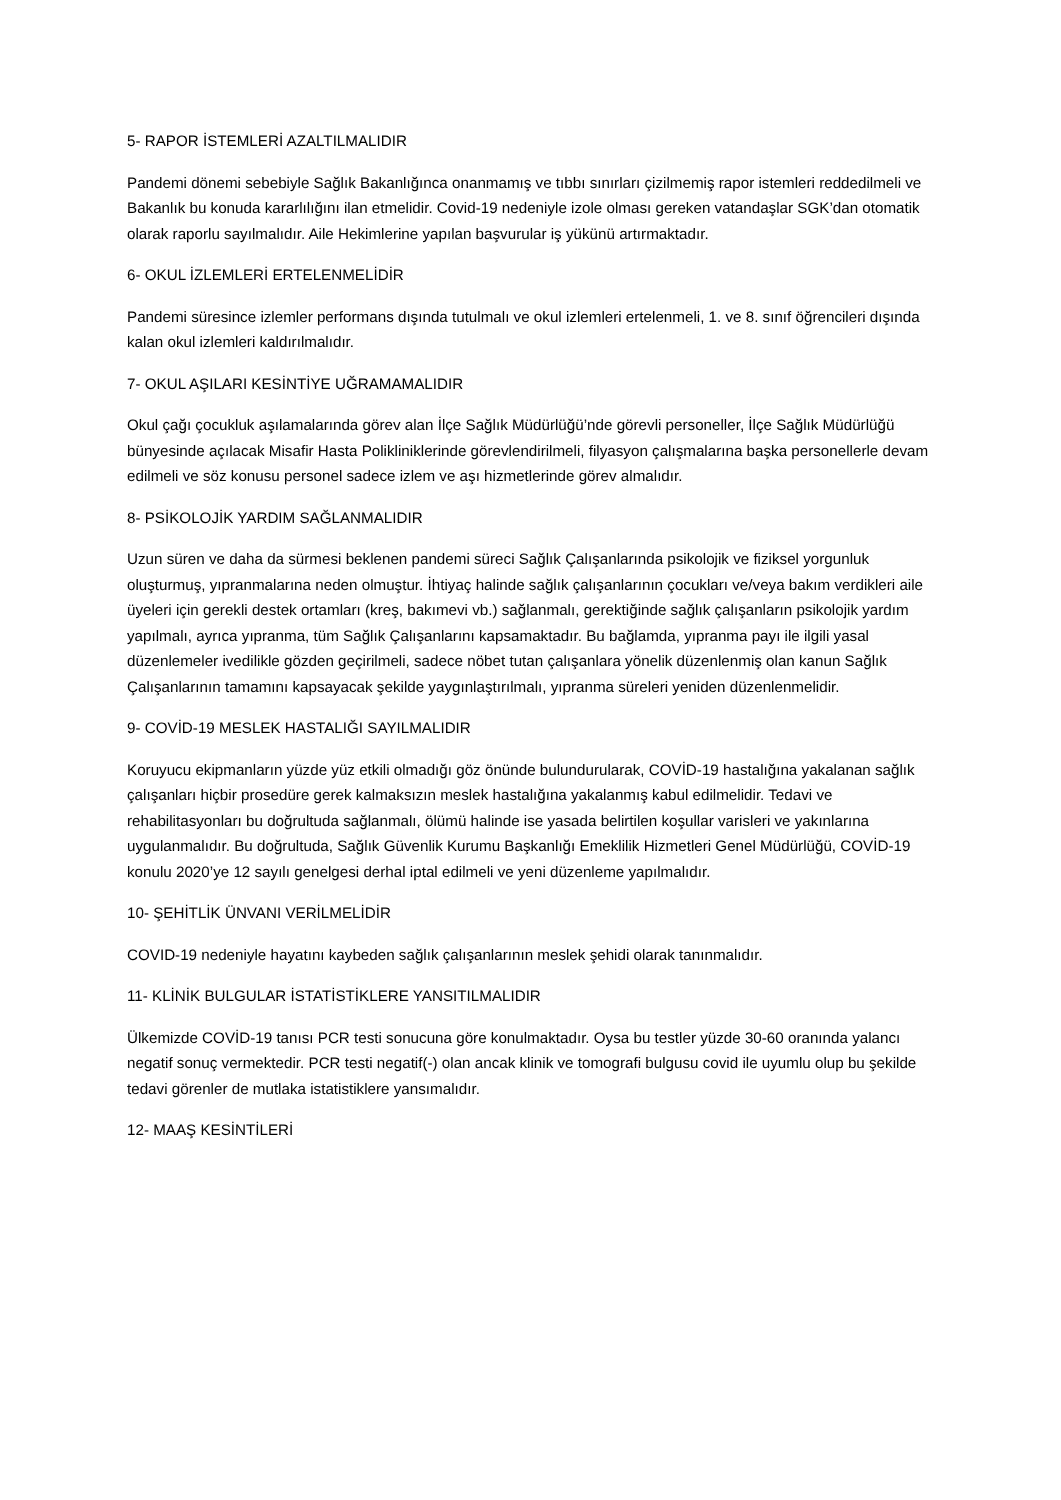5- RAPOR İSTEMLERİ AZALTILMALIDIR
Pandemi dönemi sebebiyle Sağlık Bakanlığınca onanmamış ve tıbbı sınırları çizilmemiş rapor istemleri reddedilmeli ve Bakanlık bu konuda kararlılığını ilan etmelidir. Covid-19 nedeniyle izole olması gereken vatandaşlar SGK’dan otomatik olarak raporlu sayılmalıdır. Aile Hekimlerine yapılan başvurular iş yükünü artırmaktadır.
6- OKUL İZLEMLERİ ERTELENMELİDİR
Pandemi süresince izlemler performans dışında tutulmalı ve okul izlemleri ertelenmeli, 1. ve 8. sınıf öğrencileri dışında kalan okul izlemleri kaldırılmalıdır.
7- OKUL AŞILARI KESİNTİYE UĞRAMAMALIDIR
Okul çağı çocukluk aşılamalarında görev alan İlçe Sağlık Müdürlüğü’nde görevli personeller, İlçe Sağlık Müdürlüğü bünyesinde açılacak Misafir Hasta Polikliniklerinde görevlendirilmeli, filyasyon çalışmalarına başka personellerle devam edilmeli ve söz konusu personel sadece izlem ve aşı hizmetlerinde görev almalıdır.
8- PSİKOLOJİK YARDIM SAĞLANMALIDIR
Uzun süren ve daha da sürmesi beklenen pandemi süreci Sağlık Çalışanlarında psikolojik ve fiziksel yorgunluk oluşturmuş, yıpranmalarına neden olmuştur. İhtiyaç halinde sağlık çalışanlarının çocukları ve/veya bakım verdikleri aile üyeleri için gerekli destek ortamları (kreş, bakımevi vb.) sağlanmalı, gerektiğinde sağlık çalışanların psikolojik yardım yapılmalı, ayrıca yıpranma, tüm Sağlık Çalışanlarını kapsamaktadır. Bu bağlamda, yıpranma payı ile ilgili yasal düzenlemeler ivedilikle gözden geçirilmeli, sadece nöbet tutan çalışanlara yönelik düzenlenmiş olan kanun Sağlık Çalışanlarının tamamını kapsayacak şekilde yaygınlaştırılmalı, yıpranma süreleri yeniden düzenlenmelidir.
9- COVİD-19 MESLEK HASTALIĞI SAYILMALIDIR
Koruyucu ekipmanların yüzde yüz etkili olmadığı göz önünde bulundurularak, COVİD-19 hastalığına yakalanan sağlık çalışanları hiçbir prosedüre gerek kalmaksızın meslek hastalığına yakalanmış kabul edilmelidir. Tedavi ve rehabilitasyonları bu doğrultuda sağlanmalı, ölümü halinde ise yasada belirtilen koşullar varisleri ve yakınlarına uygulanmalıdır. Bu doğrultuda, Sağlık Güvenlik Kurumu Başkanlığı Emeklilik Hizmetleri Genel Müdürlüğü, COVİD-19 konulu 2020’ye 12 sayılı genelgesi derhal iptal edilmeli ve yeni düzenleme yapılmalıdır.
10- ŞEHİTLİK ÜNVANI VERİLMELİDİR
COVID-19 nedeniyle hayatını kaybeden sağlık çalışanlarının meslek şehidi olarak tanınmalıdır.
11- KLİNİK BULGULAR İSTATİSTİKLERE YANSITILMALIDIR
Ülkemizde COVİD-19 tanısı PCR testi sonucuna göre konulmaktadır. Oysa bu testler yüzde 30-60 oranında yalancı negatif sonuç vermektedir. PCR testi negatif(-) olan ancak klinik ve tomografi bulgusu covid ile uyumlu olup bu şekilde tedavi görenler de mutlaka istatistiklere yansımalıdır.
12- MAAŞ KESİNTİLERİ